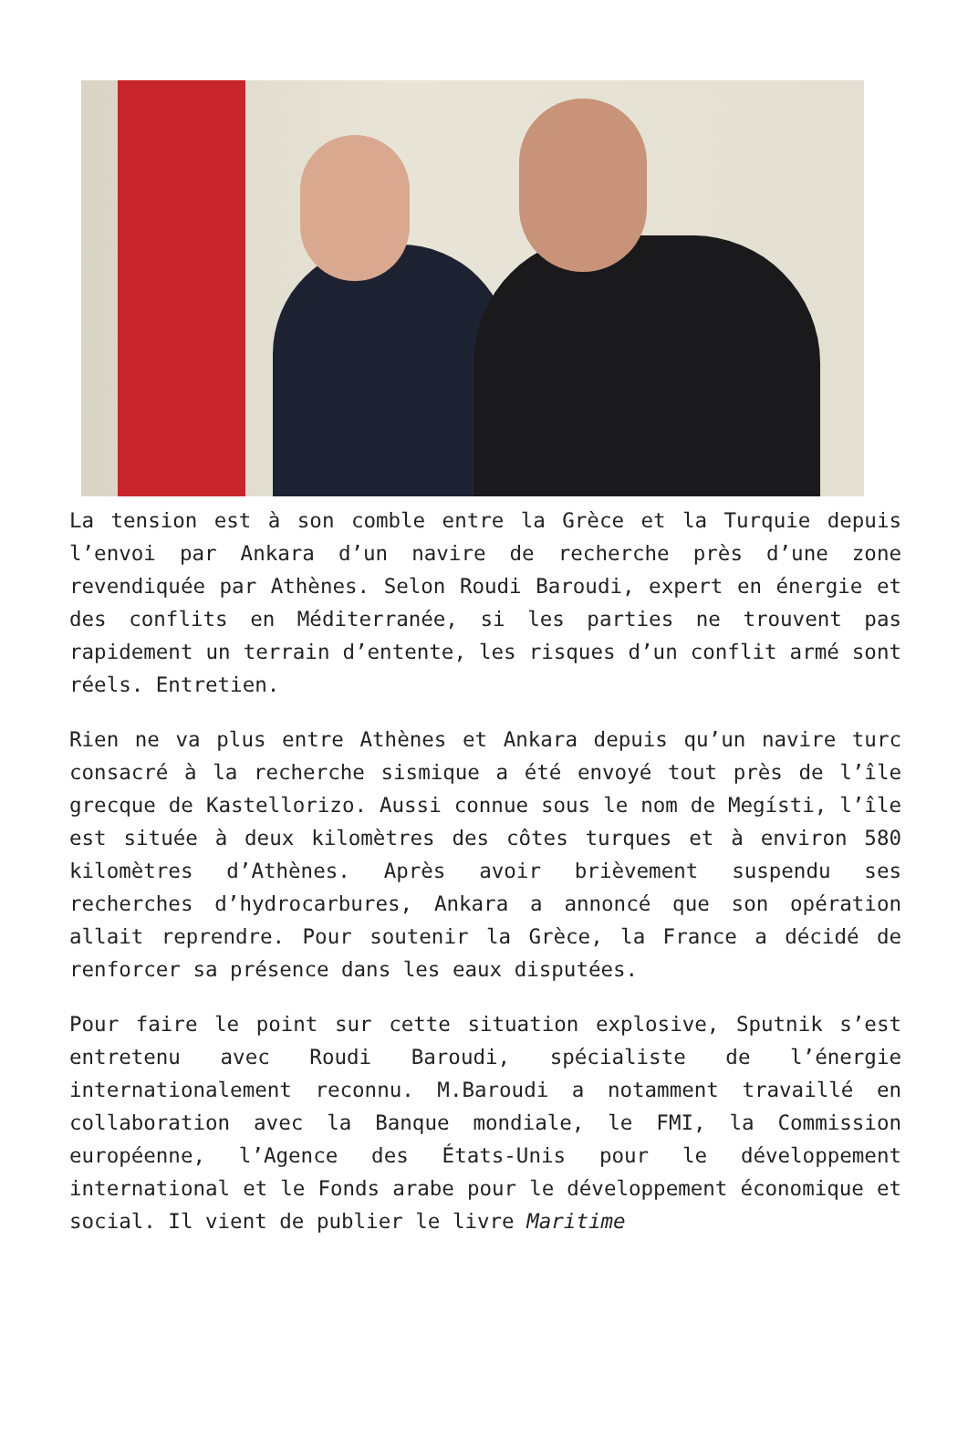La tension est à son comble entre la Grèce et la Turquie depuis l’envoi par Ankara d’un navire de recherche près d’une zone revendiquée par Athènes. Selon Roudi Baroudi, expert en énergie et des conflits en Méditerranée, si les parties ne trouvent pas rapidement un terrain d’entente, les risques d’un conflit armé sont réels. Entretien.
Rien ne va plus entre Athènes et Ankara depuis qu’un navire turc consacré à la recherche sismique a été envoyé tout près de l’île grecque de Kastellorizo. Aussi connue sous le nom de Megísti, l’île est située à deux kilomètres des côtes turques et à environ 580 kilomètres d’Athènes. Après avoir brièvement suspendu ses recherches d’hydrocarbures, Ankara a annoncé que son opération allait reprendre. Pour soutenir la Grèce, la France a décidé de renforcer sa présence dans les eaux disputées.
Pour faire le point sur cette situation explosive, Sputnik s’est entretenu avec Roudi Baroudi, spécialiste de l’énergie internationalement reconnu. M.Baroudi a notamment travaillé en collaboration avec la Banque mondiale, le FMI, la Commission européenne, l’Agence des États-Unis pour le développement international et le Fonds arabe pour le développement économique et social. Il vient de publier le livre Maritime